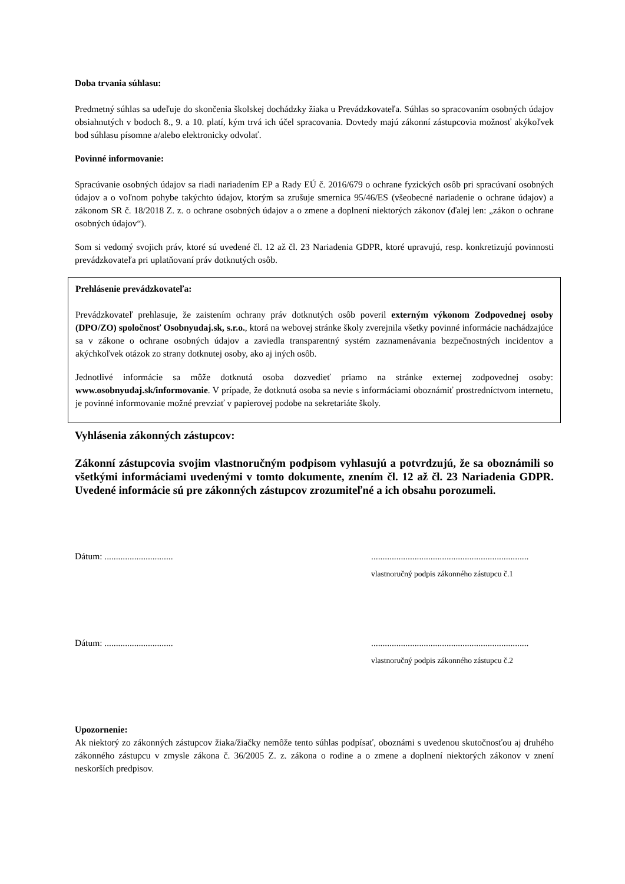Doba trvania súhlasu:
Predmetný súhlas sa udeľuje do skončenia školskej dochádzky žiaka u Prevádzkovateľa. Súhlas so spracovaním osobných údajov obsiahnutých v bodoch 8., 9. a 10. platí, kým trvá ich účel spracovania. Dovtedy majú zákonní zástupcovia možnosť akýkoľvek bod súhlasu písomne a/alebo elektronicky odvolať.
Povinné informovanie:
Spracúvanie osobných údajov sa riadi nariadením EP a Rady EÚ č. 2016/679 o ochrane fyzických osôb pri spracúvaní osobných údajov a o voľnom pohybe takýchto údajov, ktorým sa zrušuje smernica 95/46/ES (všeobecné nariadenie o ochrane údajov) a zákonom SR č. 18/2018 Z. z. o ochrane osobných údajov a o zmene a doplnení niektorých zákonov (ďalej len: „zákon o ochrane osobných údajov“).
Som si vedomý svojich práv, ktoré sú uvedené čl. 12 až čl. 23 Nariadenia GDPR, ktoré upravujú, resp. konkretizujú povinnosti prevádzkovateľa pri uplatňovaní práv dotknutých osôb.
Prehlásenie prevádzkovateľa:
Prevádzkovateľ prehlasuje, že zaistením ochrany práv dotknutých osôb poveril externým výkonom Zodpovednej osoby (DPO/ZO) spoločnosť Osobnyudaj.sk, s.r.o., ktorá na webovej stránke školy zverejnila všetky povinné informácie nachádzajúce sa v zákone o ochrane osobných údajov a zaviedla transparentný systém zaznamenávania bezpečnostných incidentov a akýchkoľvek otázok zo strany dotknutej osoby, ako aj iných osôb.
Jednotlivé informácie sa môže dotknutá osoba dozvedieť priamo na stránke externej zodpovednej osoby: www.osobnyudaj.sk/informovanie. V prípade, že dotknutá osoba sa nevie s informáciami oboznámiť prostredníctvom internetu, je povinné informovanie možné prevziať v papierovej podobe na sekretariáte školy.
Vyhlásenia zákonných zástupcov:
Zákonní zástupcovia svojim vlastnoručným podpisom vyhlasujú a potvrdzujú, že sa oboznámili so všetkými informáciami uvedenými v tomto dokumente, znením čl. 12 až čl. 23 Nariadenia GDPR. Uvedené informácie sú pre zákonných zástupcov zrozumiteľné a ich obsahu porozumeli.
Dátum: ..............................
.....................................................................
vlastnoručný podpis zákonného zástupcu č.1
Dátum: ..............................
.....................................................................
vlastnoručný podpis zákonného zástupcu č.2
Upozornenie:
Ak niektorý zo zákonných zástupcov žiaka/žiačky nemôže tento súhlas podpísať, oboznámi s uvedenou skutočnosťou aj druhého zákonného zástupcu v zmysle zákona č. 36/2005 Z. z. zákona o rodine a o zmene a doplnení niektorých zákonov v znení neskorších predpisov.